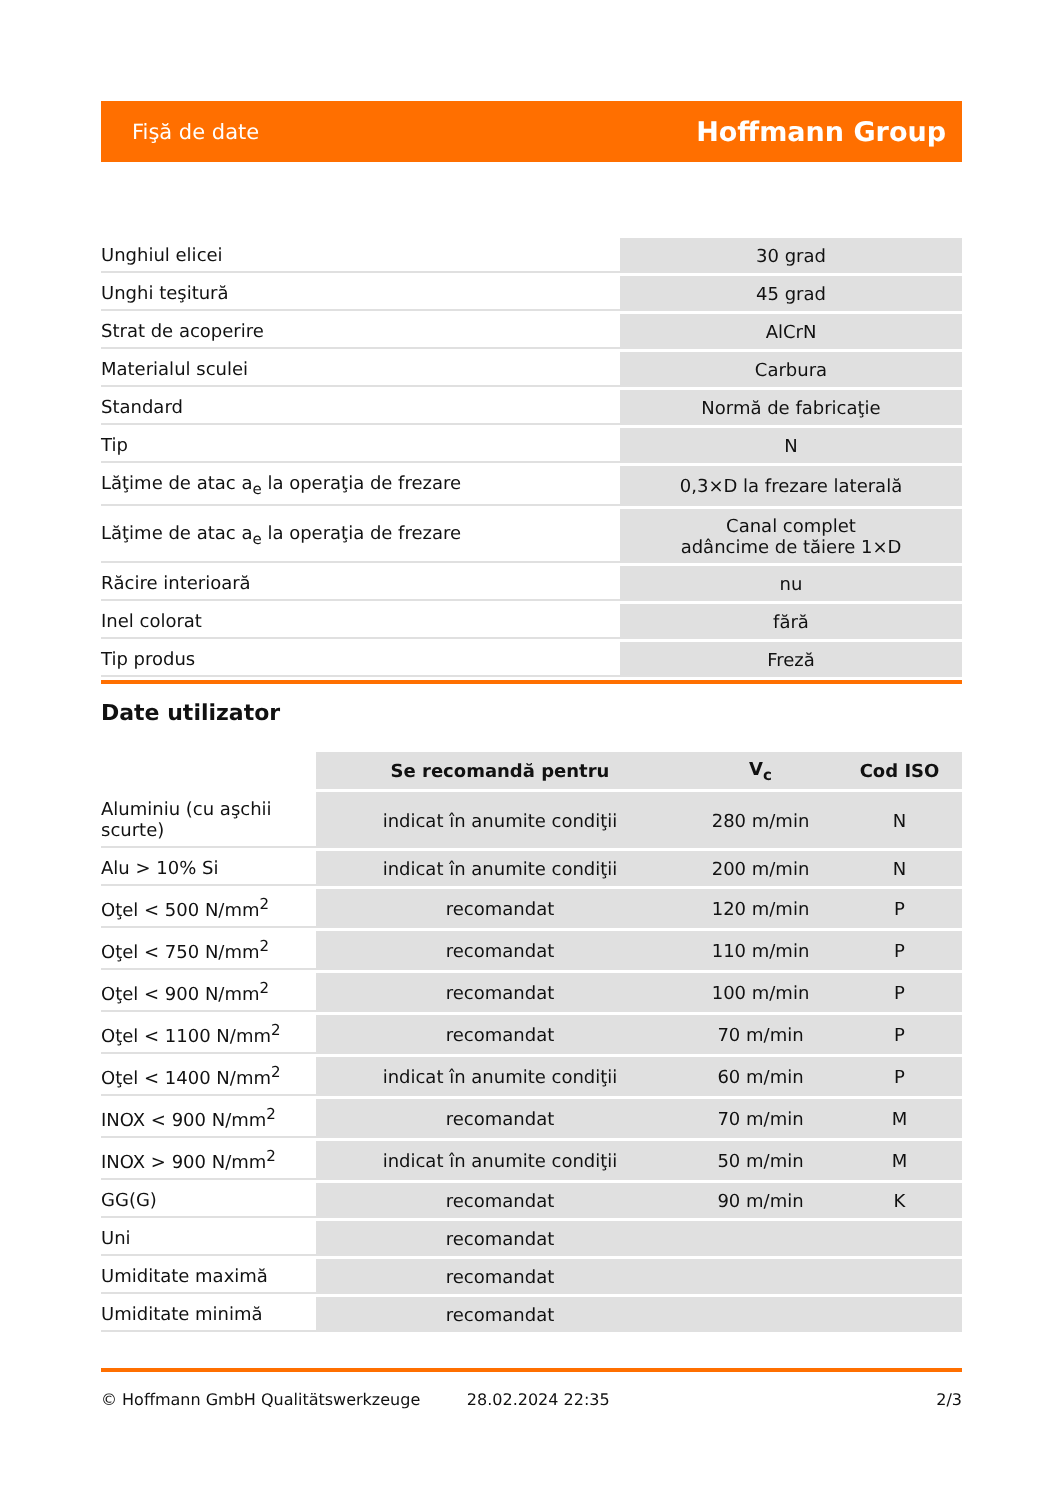Fişă de date Hoffmann Group
| Unghiul elicei | 30 grad |
| Unghi teşitură | 45 grad |
| Strat de acoperire | AlCrN |
| Materialul sculei | Carbura |
| Standard | Normă de fabricaţie |
| Tip | N |
| Lăţime de atac a<sub>e</sub> la operaţia de frezare | 0,3×D la frezare laterală |
| Lăţime de atac a<sub>e</sub> la operaţia de frezare | Canal complet adâncime de tăiere 1×D |
| Răcire interioară | nu |
| Inel colorat | fără |
| Tip produs | Freză |
Date utilizator
| | Se recomandă pentru | V<sub>c</sub> | Cod ISO |
| --- | --- | --- | --- |
| Aluminiu (cu aşchii scurte) | indicat în anumite condiţii | 280 m/min | N |
| Alu > 10% Si | indicat în anumite condiţii | 200 m/min | N |
| Oţel < 500 N/mm<sup>2</sup> | recomandat | 120 m/min | P |
| Oţel < 750 N/mm<sup>2</sup> | recomandat | 110 m/min | P |
| Oţel < 900 N/mm<sup>2</sup> | recomandat | 100 m/min | P |
| Oţel < 1100 N/mm<sup>2</sup> | recomandat | 70 m/min | P |
| Oţel < 1400 N/mm<sup>2</sup> | indicat în anumite condiţii | 60 m/min | P |
| INOX < 900 N/mm<sup>2</sup> | recomandat | 70 m/min | M |
| INOX > 900 N/mm<sup>2</sup> | indicat în anumite condiţii | 50 m/min | M |
| GG(G) | recomandat | 90 m/min | K |
| Uni | recomandat | | |
| Umiditate maximă | recomandat | | |
| Umiditate minimă | recomandat | | |
© Hoffmann GmbH Qualitätswerkzeuge 28.02.2024 22:35 2/3